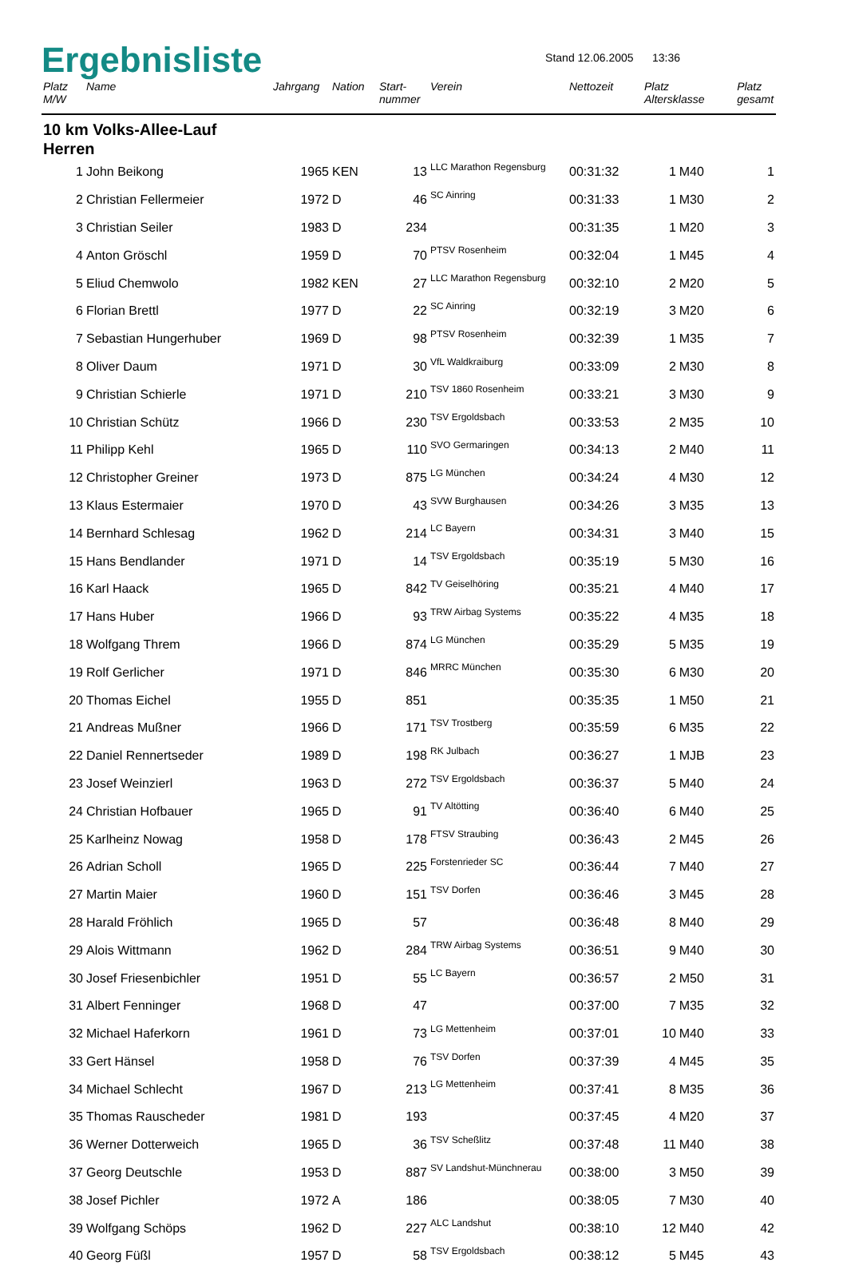Ergebnisliste
Stand 12.06.2005 13:36
| Platz M/W | Name | Jahrgang | Nation | Start- nummer | Verein | Nettozeit | Platz Altersklasse | | Platz gesamt |
| --- | --- | --- | --- | --- | --- | --- | --- | --- | --- |
| 10 km Volks-Allee-Lauf Herren | | | | | | | | | |
| 1 | John Beikong | 1965 | KEN | 13 | LLC Marathon Regensburg | 00:31:32 | 1 | M40 | 1 |
| 2 | Christian Fellermeier | 1972 | D | 46 | SC Ainring | 00:31:33 | 1 | M30 | 2 |
| 3 | Christian Seiler | 1983 | D | 234 | | 00:31:35 | 1 | M20 | 3 |
| 4 | Anton Gröschl | 1959 | D | 70 | PTSV Rosenheim | 00:32:04 | 1 | M45 | 4 |
| 5 | Eliud Chemwolo | 1982 | KEN | 27 | LLC Marathon Regensburg | 00:32:10 | 2 | M20 | 5 |
| 6 | Florian Brettl | 1977 | D | 22 | SC Ainring | 00:32:19 | 3 | M20 | 6 |
| 7 | Sebastian Hungerhuber | 1969 | D | 98 | PTSV Rosenheim | 00:32:39 | 1 | M35 | 7 |
| 8 | Oliver Daum | 1971 | D | 30 | VfL Waldkraiburg | 00:33:09 | 2 | M30 | 8 |
| 9 | Christian Schierle | 1971 | D | 210 | TSV 1860 Rosenheim | 00:33:21 | 3 | M30 | 9 |
| 10 | Christian Schütz | 1966 | D | 230 | TSV Ergoldsbach | 00:33:53 | 2 | M35 | 10 |
| 11 | Philipp Kehl | 1965 | D | 110 | SVO Germaringen | 00:34:13 | 2 | M40 | 11 |
| 12 | Christopher Greiner | 1973 | D | 875 | LG München | 00:34:24 | 4 | M30 | 12 |
| 13 | Klaus Estermaier | 1970 | D | 43 | SVW Burghausen | 00:34:26 | 3 | M35 | 13 |
| 14 | Bernhard Schlesag | 1962 | D | 214 | LC Bayern | 00:34:31 | 3 | M40 | 15 |
| 15 | Hans Bendlander | 1971 | D | 14 | TSV Ergoldsbach | 00:35:19 | 5 | M30 | 16 |
| 16 | Karl Haack | 1965 | D | 842 | TV Geiselhöring | 00:35:21 | 4 | M40 | 17 |
| 17 | Hans Huber | 1966 | D | 93 | TRW Airbag Systems | 00:35:22 | 4 | M35 | 18 |
| 18 | Wolfgang Threm | 1966 | D | 874 | LG München | 00:35:29 | 5 | M35 | 19 |
| 19 | Rolf Gerlicher | 1971 | D | 846 | MRRC München | 00:35:30 | 6 | M30 | 20 |
| 20 | Thomas Eichel | 1955 | D | 851 | | 00:35:35 | 1 | M50 | 21 |
| 21 | Andreas Mußner | 1966 | D | 171 | TSV Trostberg | 00:35:59 | 6 | M35 | 22 |
| 22 | Daniel Rennertseder | 1989 | D | 198 | RK Julbach | 00:36:27 | 1 | MJB | 23 |
| 23 | Josef Weinzierl | 1963 | D | 272 | TSV Ergoldsbach | 00:36:37 | 5 | M40 | 24 |
| 24 | Christian Hofbauer | 1965 | D | 91 | TV Altötting | 00:36:40 | 6 | M40 | 25 |
| 25 | Karlheinz Nowag | 1958 | D | 178 | FTSV Straubing | 00:36:43 | 2 | M45 | 26 |
| 26 | Adrian Scholl | 1965 | D | 225 | Forstenrieder SC | 00:36:44 | 7 | M40 | 27 |
| 27 | Martin Maier | 1960 | D | 151 | TSV Dorfen | 00:36:46 | 3 | M45 | 28 |
| 28 | Harald Fröhlich | 1965 | D | 57 | | 00:36:48 | 8 | M40 | 29 |
| 29 | Alois Wittmann | 1962 | D | 284 | TRW Airbag Systems | 00:36:51 | 9 | M40 | 30 |
| 30 | Josef Friesenbichler | 1951 | D | 55 | LC Bayern | 00:36:57 | 2 | M50 | 31 |
| 31 | Albert Fenninger | 1968 | D | 47 | | 00:37:00 | 7 | M35 | 32 |
| 32 | Michael Haferkorn | 1961 | D | 73 | LG Mettenheim | 00:37:01 | 10 | M40 | 33 |
| 33 | Gert Hänsel | 1958 | D | 76 | TSV Dorfen | 00:37:39 | 4 | M45 | 35 |
| 34 | Michael Schlecht | 1967 | D | 213 | LG Mettenheim | 00:37:41 | 8 | M35 | 36 |
| 35 | Thomas Rauscheder | 1981 | D | 193 | | 00:37:45 | 4 | M20 | 37 |
| 36 | Werner Dotterweich | 1965 | D | 36 | TSV Scheßlitz | 00:37:48 | 11 | M40 | 38 |
| 37 | Georg Deutschle | 1953 | D | 887 | SV Landshut-Münchnerau | 00:38:00 | 3 | M50 | 39 |
| 38 | Josef Pichler | 1972 | A | 186 | | 00:38:05 | 7 | M30 | 40 |
| 39 | Wolfgang Schöps | 1962 | D | 227 | ALC Landshut | 00:38:10 | 12 | M40 | 42 |
| 40 | Georg Füßl | 1957 | D | 58 | TSV Ergoldsbach | 00:38:12 | 5 | M45 | 43 |